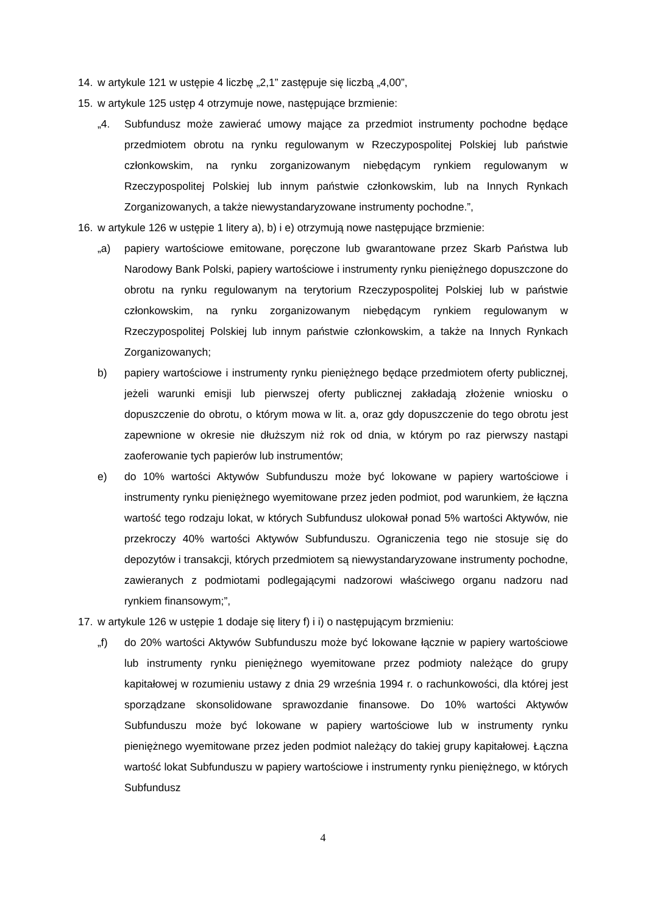14. w artykule 121 w ustępie 4 liczbę „2,1” zastępuje się liczbą „4,00”,
15. w artykule 125 ustęp 4 otrzymuje nowe, następujące brzmienie:
„4. Subfundusz może zawierać umowy mające za przedmiot instrumenty pochodne będące przedmiotem obrotu na rynku regulowanym w Rzeczypospolitej Polskiej lub państwie członkowskim, na rynku zorganizowanym niebędącym rynkiem regulowanym w Rzeczypospolitej Polskiej lub innym państwie członkowskim, lub na Innych Rynkach Zorganizowanych, a także niewystandaryzowane instrumenty pochodne.”,
16. w artykule 126 w ustępie 1 litery a), b) i e) otrzymują nowe następujące brzmienie:
„a) papiery wartościowe emitowane, poręczone lub gwarantowane przez Skarb Państwa lub Narodowy Bank Polski, papiery wartościowe i instrumenty rynku pieniężnego dopuszczone do obrotu na rynku regulowanym na terytorium Rzeczypospolitej Polskiej lub w państwie członkowskim, na rynku zorganizowanym niebędącym rynkiem regulowanym w Rzeczypospolitej Polskiej lub innym państwie członkowskim, a także na Innych Rynkach Zorganizowanych;
b) papiery wartościowe i instrumenty rynku pieniężnego będące przedmiotem oferty publicznej, jeżeli warunki emisji lub pierwszej oferty publicznej zakładają złożenie wniosku o dopuszczenie do obrotu, o którym mowa w lit. a, oraz gdy dopuszczenie do tego obrotu jest zapewnione w okresie nie dłuższym niż rok od dnia, w którym po raz pierwszy nastąpi zaoferowanie tych papierów lub instrumentów;
e) do 10% wartości Aktywów Subfunduszu może być lokowane w papiery wartościowe i instrumenty rynku pieniężnego wyemitowane przez jeden podmiot, pod warunkiem, że łączna wartość tego rodzaju lokat, w których Subfundusz ulokował ponad 5% wartości Aktywów, nie przekroczy 40% wartości Aktywów Subfunduszu. Ograniczenia tego nie stosuje się do depozytów i transakcji, których przedmiotem są niewystandaryzowane instrumenty pochodne, zawieranych z podmiotami podlegającymi nadzorowi właściwego organu nadzoru nad rynkiem finansowym;”,
17. w artykule 126 w ustępie 1 dodaje się litery f) i i) o następującym brzmieniu:
„f) do 20% wartości Aktywów Subfunduszu może być lokowane łącznie w papiery wartościowe lub instrumenty rynku pieniężnego wyemitowane przez podmioty należące do grupy kapitałowej w rozumieniu ustawy z dnia 29 września 1994 r. o rachunkowości, dla której jest sporządzane skonsolidowane sprawozdanie finansowe. Do 10% wartości Aktywów Subfunduszu może być lokowane w papiery wartościowe lub w instrumenty rynku pieniężnego wyemitowane przez jeden podmiot należący do takiej grupy kapitałowej. Łączna wartość lokat Subfunduszu w papiery wartościowe i instrumenty rynku pieniężnego, w których Subfundusz
4